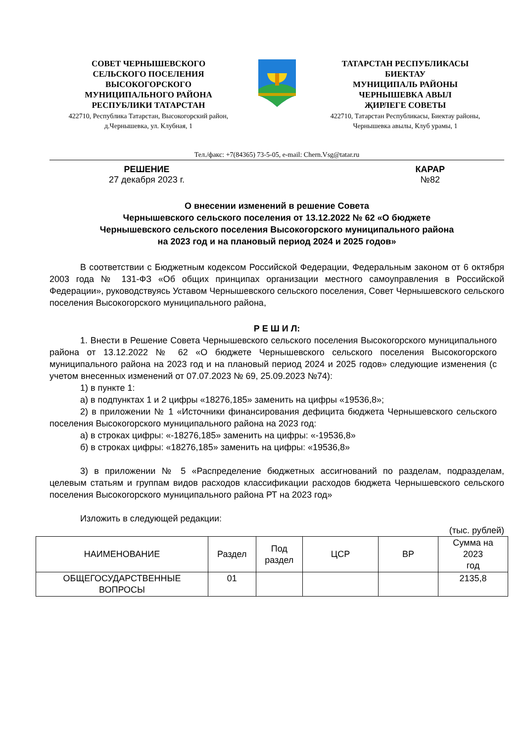СОВЕТ ЧЕРНЫШЕВСКОГО
СЕЛЬСКОГО ПОСЕЛЕНИЯ
ВЫСОКОГОРСКОГО
МУНИЦИПАЛЬНОГО РАЙОНА
РЕСПУБЛИКИ ТАТАРСТАН
422710, Республика Татарстан, Высокогорский район,
д.Чернышевка, ул. Клубная, 1
ТАТАРСТАН РЕСПУБЛИКАСЫ
БИЕКТАУ
МУНИЦИПАЛЬ РАЙОНЫ
ЧЕРНЫШЕВКА АВЫЛ
ҖИРЛЕГЕ СОВЕТЫ
422710, Татарстан Республикасы, Биектау районы,
Чернышевка авылы, Клуб урамы, 1
Тел./факс: +7(84365) 73-5-05, e-mail: Chern.Vsg@tatar.ru
РЕШЕНИЕ
27 декабря 2023 г.
КАРАР
№82
О внесении изменений в решение Совета
Чернышевского сельского поселения от 13.12.2022 № 62 «О бюджете
Чернышевского сельского поселения Высокогорского муниципального района
на 2023 год и на плановый период 2024 и 2025 годов»
В соответствии с Бюджетным кодексом Российской Федерации, Федеральным законом от 6 октября 2003 года № 131-ФЗ «Об общих принципах организации местного самоуправления в Российской Федерации», руководствуясь Уставом Чернышевского сельского поселения, Совет Чернышевского сельского поселения Высокогорского муниципального района,
Р Е Ш И Л:
1. Внести в Решение Совета Чернышевского сельского поселения Высокогорского муниципального района от 13.12.2022 № 62 «О бюджете Чернышевского сельского поселения Высокогорского муниципального района на 2023 год и на плановый период 2024 и 2025 годов» следующие изменения (с учетом внесенных изменений от 07.07.2023 № 69, 25.09.2023 №74):
1) в пункте 1:
а) в подпунктах 1 и 2 цифры «18276,185» заменить на цифры «19536,8»;
2) в приложении № 1 «Источники финансирования дефицита бюджета Чернышевского сельского поселения Высокогорского муниципального района на 2023 год:
а) в строках цифры: «-18276,185» заменить на цифры: «-19536,8»
б) в строках цифры: «18276,185» заменить на цифры: «19536,8»
3) в приложении № 5 «Распределение бюджетных ассигнований по разделам, подразделам, целевым статьям и группам видов расходов классификации расходов бюджета Чернышевского сельского поселения Высокогорского муниципального района РТ на 2023 год»
Изложить в следующей редакции:
(тыс. рублей)
| НАИМЕНОВАНИЕ | Раздел | Под раздел | ЦСР | ВР | Сумма на 2023 год |
| --- | --- | --- | --- | --- | --- |
| ОБЩЕГОСУДАРСТВЕННЫЕ ВОПРОСЫ | 01 | | | | 2135,8 |